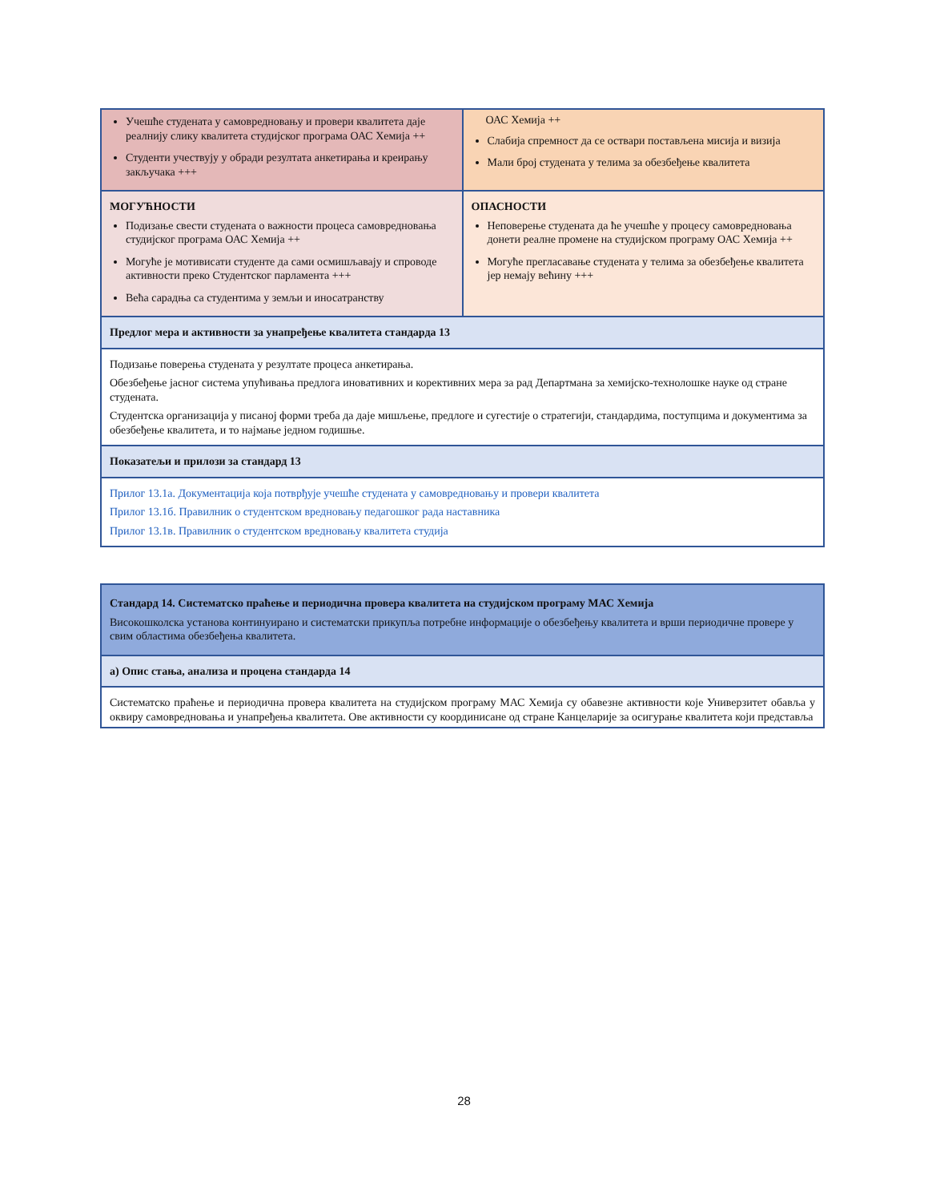| Учешће студената у самовредновању и провери квалитета даје реалнију слику квалитета студијског програма ОАС Хемија ++ Студенти учествују у обради резултата анкетирања и креирању закључака +++ | ОАС Хемија ++ Слабија спремност да се оствари постављена мисија и визија Мали број студената у телима за обезбеђење квалитета |
| МОГУЋНОСТИ Подизање свести студената о важности процеса самовредновања студијског програма ОАС Хемија ++ Могуће је мотивисати студенте да сами осмишљавају и спроводе активности преко Студентског парламента +++ Већа сарадња са студентима у земљи и иносатранству | ОПАСНОСТИ Неповерење студената да ће учешће у процесу самовредновања донети реалне промене на студијском програму ОАС Хемија ++ Могуће прегласавање студената у телима за обезбеђење квалитета јер немају већину +++ |
| Предлог мера и активности за унапређење квалитета стандарда 13 | |
| Подизање поверења студената у резултате процеса анкетирања. Обезбеђење јасног система упућивања предлога иновативних и корективних мера за рад Департмана за хемијско-технолошке науке од стране студената. Студентска организација у писаној форми треба да даје мишљење, предлоге и сугестије о стратегији, стандардима, поступцима и документима за обезбеђење квалитета, и то најмање једном годишње. | |
| Показатељи и прилози за стандард 13 | |
| Прилог 13.1а. Документација која потврђује учешће студената у самовредновању и провери квалитета Прилог 13.1б. Правилник о студентском вредновању педагошког рада наставника Прилог 13.1в. Правилник о студентском вредновању квалитета студија | |
| Стандард 14. Систематско праћење и периодична провера квалитета на студијском програму МАС Хемија Високошколска установа континуирано и систематски прикупља потребне информације о обезбеђењу квалитета и врши периодичне провере у свим областима обезбеђења квалитета. |
| а) Опис стања, анализа и процена стандарда 14 |
| Систематско праћење и периодична провера квалитета на студијском програму МАС Хемија су обавезне активности које Универзитет обавља у оквиру самовредновања и унапређења квалитета. Ове активности су координисане од стране Канцеларије за осигурање квалитета који представља |
28